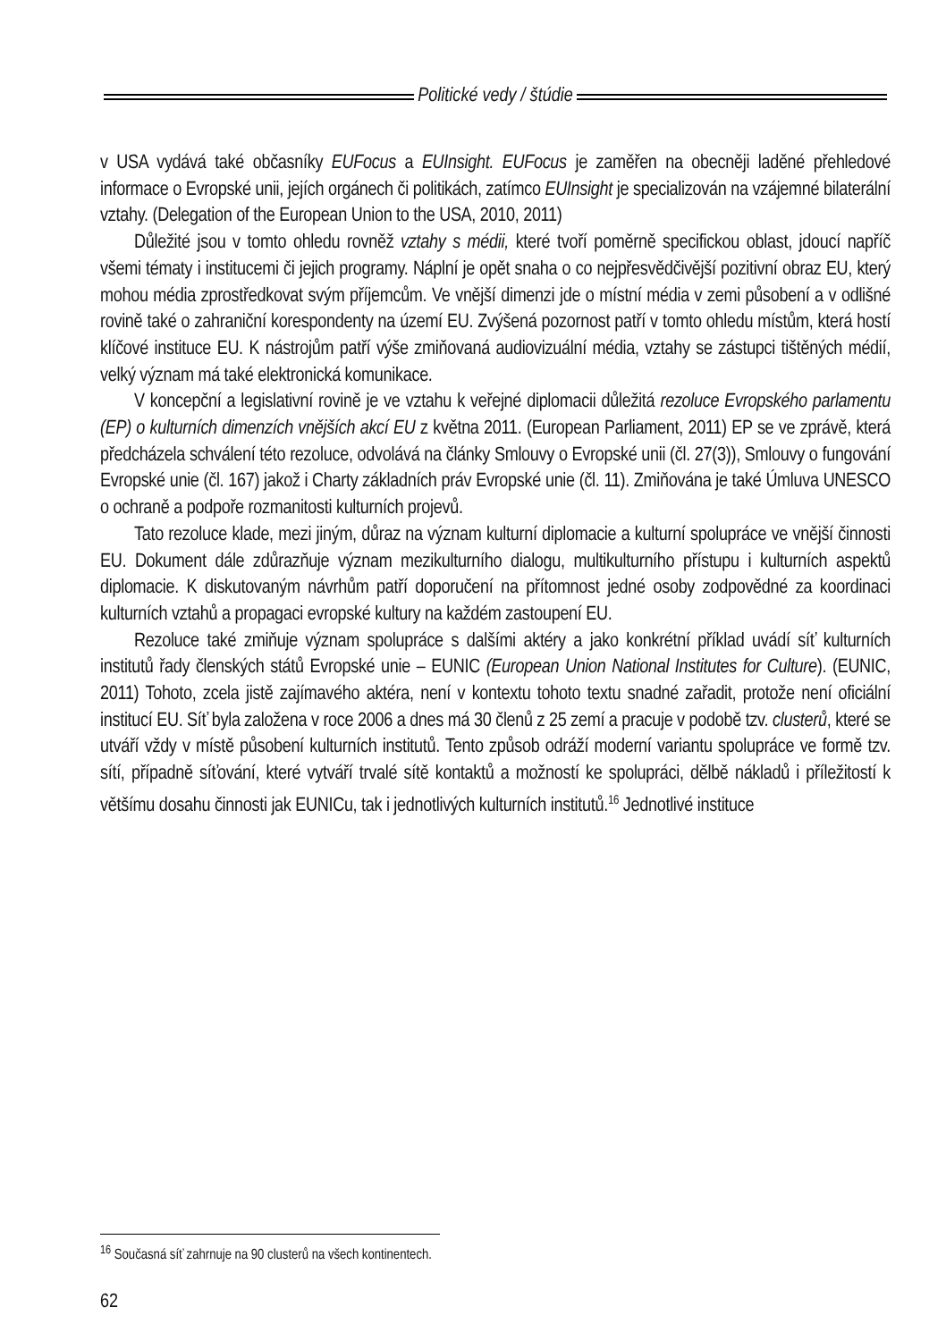Politické vedy / štúdie
v USA vydává také občasníky EUFocus a EUInsight. EUFocus je zaměřen na obecněji laděné přehledové informace o Evropské unii, jejích orgánech či politikách, zatímco EUInsight je specializován na vzájemné bilaterální vztahy. (Delegation of the European Union to the USA, 2010, 2011)
Důležité jsou v tomto ohledu rovněž vztahy s médii, které tvoří poměrně specifickou oblast, jdoucí napříč všemi tématy i institucemi či jejich programy. Náplní je opět snaha o co nejpřesvědčivější pozitivní obraz EU, který mohou média zprostředkovat svým příjemcům. Ve vnější dimenzi jde o místní média v zemi působení a v odlišné rovině také o zahraniční korespondenty na území EU. Zvýšená pozornost patří v tomto ohledu místům, která hostí klíčové instituce EU. K nástrojům patří výše zmiňovaná audiovizuální média, vztahy se zástupci tištěných médií, velký význam má také elektronická komunikace.
V koncepční a legislativní rovině je ve vztahu k veřejné diplomacii důležitá rezoluce Evropského parlamentu (EP) o kulturních dimenzích vnějších akcí EU z května 2011. (European Parliament, 2011) EP se ve zprávě, která předcházela schválení této rezoluce, odvolává na články Smlouvy o Evropské unii (čl. 27(3)), Smlouvy o fungování Evropské unie (čl. 167) jakož i Charty základních práv Evropské unie (čl. 11). Zmiňována je také Úmluva UNESCO o ochraně a podpoře rozmanitosti kulturních projevů.
Tato rezoluce klade, mezi jiným, důraz na význam kulturní diplomacie a kulturní spolupráce ve vnější činnosti EU. Dokument dále zdůrazňuje význam mezikulturního dialogu, multikulturního přístupu i kulturních aspektů diplomacie. K diskutovaným návrhům patří doporučení na přítomnost jedné osoby zodpovědné za koordinaci kulturních vztahů a propagaci evropské kultury na každém zastoupení EU.
Rezoluce také zmiňuje význam spolupráce s dalšími aktéry a jako konkrétní příklad uvádí síť kulturních institutů řady členských států Evropské unie – EUNIC (European Union National Institutes for Culture). (EUNIC, 2011) Tohoto, zcela jistě zajímavého aktéra, není v kontextu tohoto textu snadné zařadit, protože není oficiální institucí EU. Síť byla založena v roce 2006 a dnes má 30 členů z 25 zemí a pracuje v podobě tzv. clusterů, které se utváří vždy v místě působení kulturních institutů. Tento způsob odráží moderní variantu spolupráce ve formě tzv. sítí, případně síťování, které vytváří trvalé sítě kontaktů a možností ke spolupráci, dělbě nákladů i příležitostí k většímu dosahu činnosti jak EUNICu, tak i jednotlivých kulturních institutů.<sup>16</sup> Jednotlivé instituce
<sup>16</sup> Současná síť zahrnuje na 90 clusterů na všech kontinentech.
62